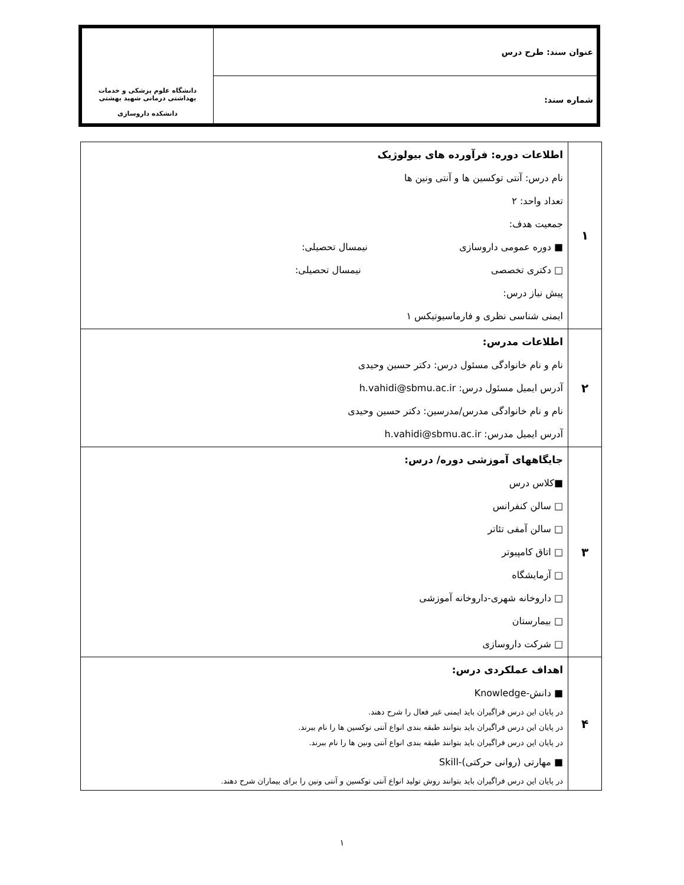| عنوان سند: طرح درس | دانشگاه علوم پزشکی و خدمات بهداشتی درمانی شهید بهشتی دانشکده داروسازی |
| شماره سند: | |
| ۱ | اطلاعات دوره: فرآورده های بیولوژیک نام درس: آنتی توکسین ها و آنتی ونین ها تعداد واحد: ۲ جمعیت هدف: ■ دوره عمومی داروسازی نیمسال تحصیلی: □ دکتری تخصصی نیمسال تحصیلی: پیش نیاز درس: ایمنی شناسی نظری و فارماسیوتیکس ۱ |
| ۲ | اطلاعات مدرس: نام و نام خانوادگی مسئول درس: دکتر حسین وحیدی آدرس ایمیل مسئول درس: h.vahidi@sbmu.ac.ir نام و نام خانوادگی مدرس/مدرسین: دکتر حسین وحیدی آدرس ایمیل مدرس: h.vahidi@sbmu.ac.ir |
| ۳ | جایگاههای آموزشی دوره/ درس: ■کلاس درس □ سالن کنفرانس □ سالن آمفی تئاتر □ اتاق کامپیوتر □ آزمایشگاه □ داروخانه شهری-داروخانه آموزشی □ بیمارستان □ شرکت داروسازی |
| ۴ | اهداف عملکردی درس: ■ دانش-Knowledge در پایان این درس فراگیران باید ایمنی غیر فعال را شرح دهند. در پایان این درس فراگیران باید بتوانند طبقه بندی انواع آنتی توکسین ها را نام ببرند. در پایان این درس فراگیران باید بتوانند طبقه بندی انواع آنتی ونین ها را نام ببرند. ■ مهارتی (روانی حرکتی)-Skill در پایان این درس فراگیران باید بتوانند روش تولید انواع آنتی توکسین و آنتی ونین را برای بیماران شرح دهند. |
۱